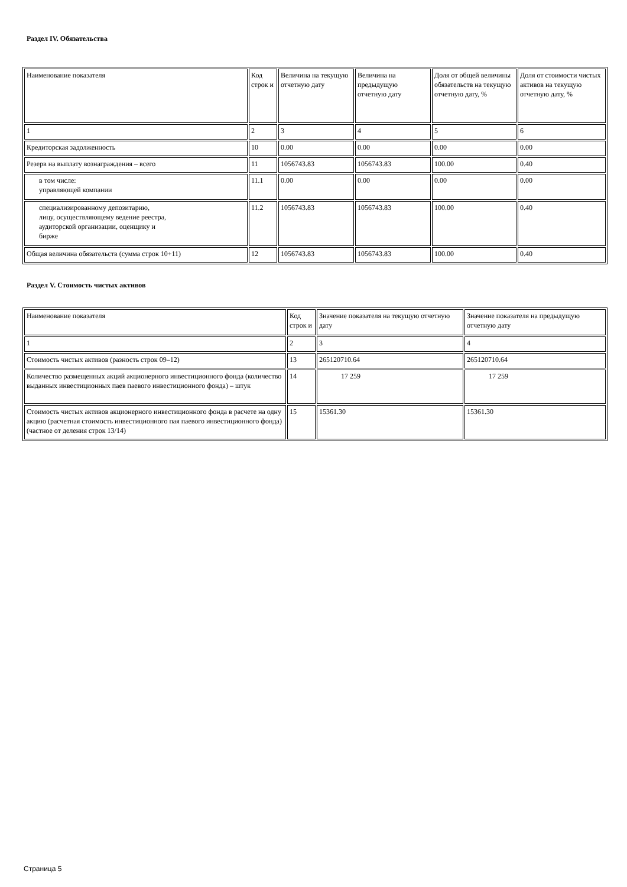Раздел IV. Обязательства
| Наименование показателя | Код строк и | Величина на текущую отчетную дату | Величина на предыдущую отчетную дату | Доля от общей величины обязательств на текущую отчетную дату, % | Доля от стоимости чистых активов на текущую отчетную дату, % |
| 1 | 2 | 3 | 4 | 5 | 6 |
| Кредиторская задолженность | 10 | 0.00 | 0.00 | 0.00 | 0.00 |
| Резерв на выплату вознаграждения – всего | 11 | 1056743.83 | 1056743.83 | 100.00 | 0.40 |
| в том числе: управляющей компании | 11.1 | 0.00 | 0.00 | 0.00 | 0.00 |
| специализированному депозитарию, лицу, осуществляющему ведение реестра, аудиторской организации, оценщику и бирже | 11.2 | 1056743.83 | 1056743.83 | 100.00 | 0.40 |
| Общая величина обязательств (сумма строк 10+11) | 12 | 1056743.83 | 1056743.83 | 100.00 | 0.40 |
Раздел V. Стоимость чистых активов
| Наименование показателя | Код строк и | Значение показателя на текущую отчетную дату | Значение показателя на предыдущую отчетную дату |
| 1 | 2 | 3 | 4 |
| Стоимость чистых активов (разность строк 09–12) | 13 | 265120710.64 | 265120710.64 |
| Количество размещенных акций акционерного инвестиционного фонда (количество выданных инвестиционных паев паевого инвестиционного фонда) – штук | 14 | 17 259 | 17 259 |
| Стоимость чистых активов акционерного инвестиционного фонда в расчете на одну акцию (расчетная стоимость инвестиционного пая паевого инвестиционного фонда) (частное от деления строк 13/14) | 15 | 15361.30 | 15361.30 |
Страница 5